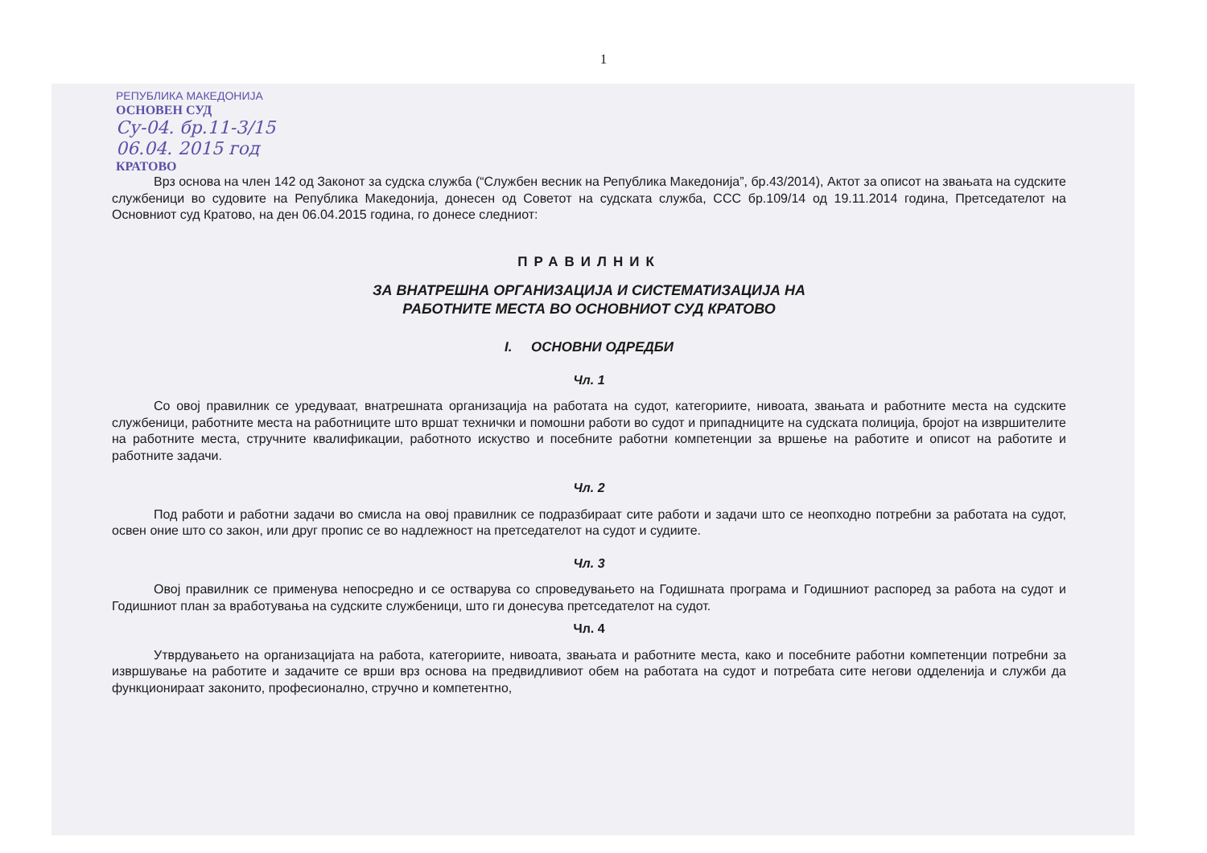1
РЕПУБЛИКА МАКЕДОНИЈА
ОСНОВЕН СУД
Су-04. бр.11-3/15
06.04. 2015 год
КРАТОВО
Врз основа на член 142 од Законот за судска служба (“Службен весник на Република Македонија”, бр.43/2014), Актот за описот на звањата на судските службеници во судовите на Република Македонија, донесен од Советот на судската служба, ССС бр.109/14 од 19.11.2014 година, Претседателот на Основниот суд Кратово, на ден 06.04.2015 година, го донесе следниот:
ПРАВИЛНИК
ЗА ВНАТРЕШНА ОРГАНИЗАЦИЈА И СИСТЕМАТИЗАЦИЈА НА
РАБОТНИТЕ МЕСТА ВО ОСНОВНИОТ СУД КРАТОВО
I. ОСНОВНИ ОДРЕДБИ
Чл. 1
Со овој правилник се уредуваат, внатрешната организација на работата на судот, категориите, нивоата, звањата и работните места на судските службеници, работните места на работниците што вршат технички и помошни работи во судот и припадниците на судската полиција, бројот на извршителите на работните места, стручните квалификации, работното искуство и посебните работни компетенции за вршење на работите и описот на работите и работните задачи.
Чл. 2
Под работи и работни задачи во смисла на овој правилник се подразбираат сите работи и задачи што се неопходно потребни за работата на судот, освен оние што со закон, или друг пропис се во надлежност на претседателот на судот и судиите.
Чл. 3
Овој правилник се применува непосредно и се остварува со спроведувањето на Годишната програма и Годишниот распоред за работа на судот и Годишниот план за вработувања на судските службеници, што ги донесува претседателот на судот.
Чл. 4
Утврдувањето на организацијата на работа, категориите, нивоата, звањата и работните места, како и посебните работни компетенции потребни за извршување на работите и задачите се врши врз основа на предвидливиот обем на работата на судот и потребата сите негови одделенија и служби да функционираат законито, професионално, стручно и компетентно,